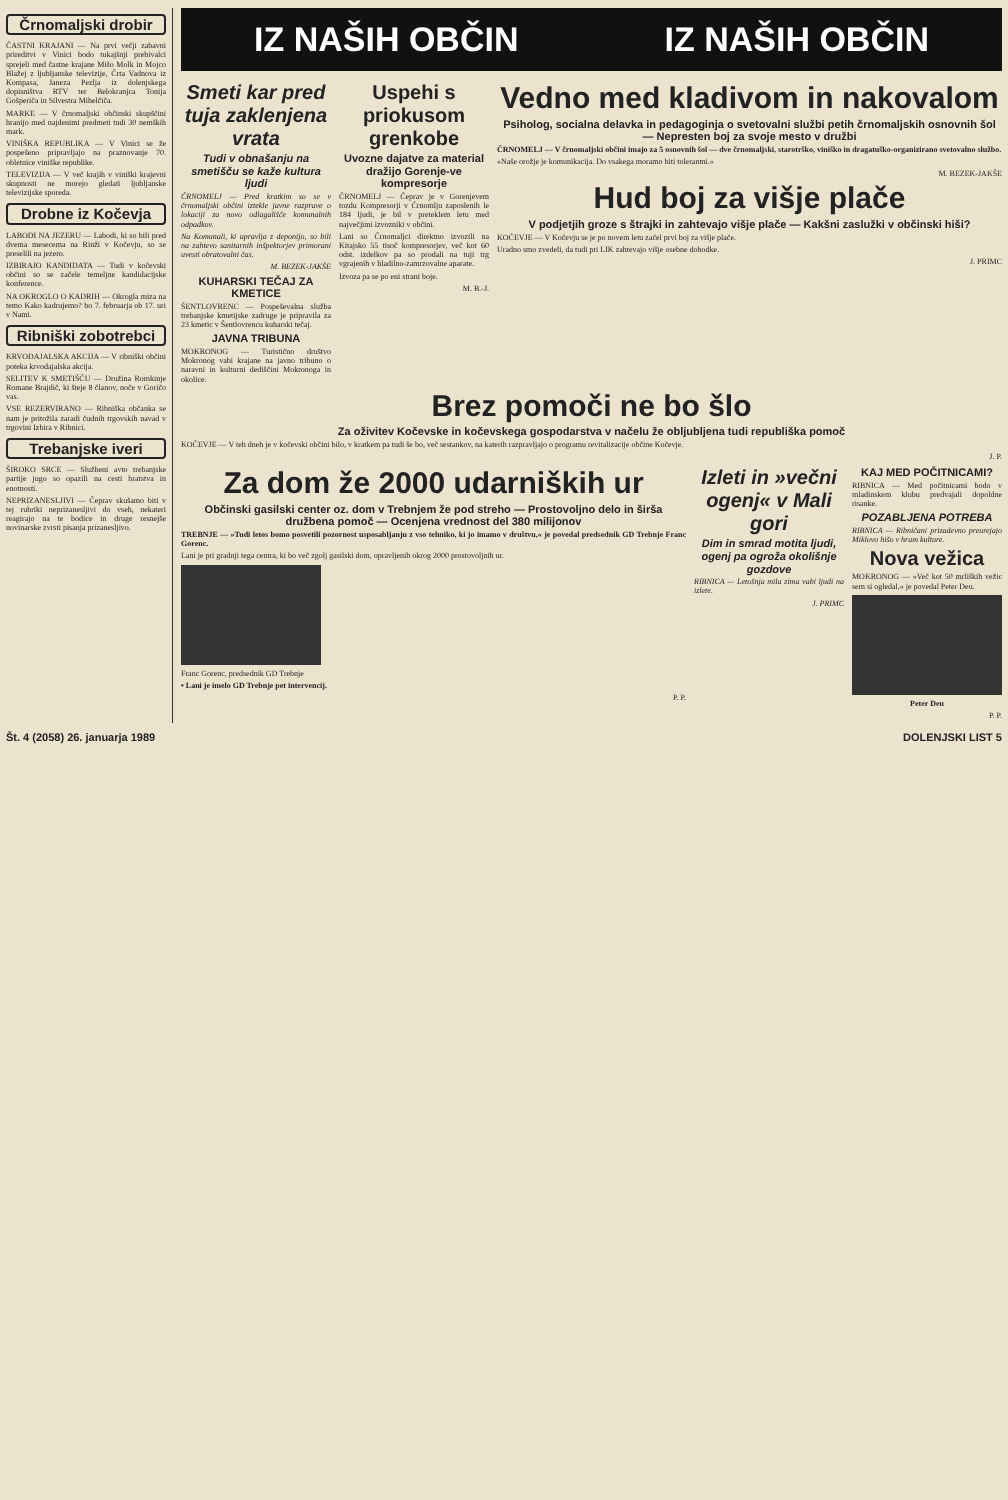Črnomaljski drobir
ČASTNI KRAJANI — Na prvi večji zabavni prireditvi v Vinici bodo tukajšnji prebivalci sprejeli med častne krajane Mišo Molk in Mojco Blažej z ljubljanske televizije, Črta Vadnova iz Kompasa, Janeza Pezlja iz dolenjskega dopisništva RTV ter Belokranjca Tonija Gošperiča in Silvestra Mihelčiča.
MARKE — V črnomaljski občinski skupščini hranijo med najdenimi predmeti tudi 30 nemških mark.
VINIŠKA REPUBLIKA — V Vinici se že pospešeno pripravljajo na praznovanje 70. obletnice viniške republike.
TELEVIZIJA — V več krajih v viniški krajevni skupnosti ne morejo gledati ljubljanske televizijske sporeda.
Drobne iz Kočevja
LABODI NA JEZERU — Labodi, ki so bili pred dvema mesecema na Rinži v Kočevju, so se preselili na jezero.
IZBIRAJO KANDIDATA — Tudi v kočevski občini so se začele temeljne kandidacijske konference.
NA OKROGLO O KADRIH — Okrogla miza na temo Kako kadrujemo? bo 7. februarja ob 17. uri v Nami.
Ribniški zobotrebci
KRVODAJALSKA AKCIJA — V ribniški občini poteka krvodajalska akcija.
SELITEV K SMETIŠČU — Družina Romkinje Romane Brajdič, ki šteje 8 članov, noče v Goričo vas.
VSE REZERVIRANO — Ribniška občanka se nam je pritožila zaradi čudnih trgovskih navad v trgovini Izbira v Ribnici.
Trebanjske iveri
ŠIROKO SRCE — Službeni avto trebanjske partije jugo so opazili na cesti bratstva in enotnosti.
NEPRIZANESLJIVI — Čeprav skušamo biti v tej rubriki neprizanesljivi do vseh, nekateri reagirajo na te bodice in druge resnejše novinarske zvrsti pisanja prizanesljivo.
IZ NAŠIH OBČIN IZ NAŠIH OBČIN
Smeti kar pred tuja zaklenjena vrata
Tudi v obnašanju na smetišču se kaže kultura ljudi
ČRNOMELJ — Pred kratkim so se v črnomaljski občini iztekle javne razprave o lokaciji za novo odlagališče komunalnih odpadkov.
Na Komunali, ki upravlja z deponijo, so bili na zahtevo sanitarnih inšpektorjev primorani uvesti obratovalni čas.
M. BEZEK-JAKŠE
KUHARSKI TEČAJ ZA KMETICE
ŠENTLOVRENC — Pospeševalna služba trebanjske kmetijske zadruge je pripravila za 23 kmetic v Šentlovrencu kuharski tečaj.
JAVNA TRIBUNA
MOKRONOG — Turistično društvo Mokronog vabi krajane na javno tribuno o naravni in kulturni dediščini Mokronoga in okolice.
Uspehi s priokusom grenkobe
Uvozne dajatve za material dražijo Gorenje-ve kompresorje
ČRNOMELJ — Čeprav je v Gorenjevem tozdu Kompresorji v Črnomlju zaposlenih le 184 ljudi, je bil v preteklem letu med največjimi izvozniki v občini.
Lani so Črnomaljci direktno izvozili na Kitajsko 55 tisoč kompresorjev, več kot 60 odst. izdelkov pa so prodali na tuji trg vgrajenih v hladilno-zamrzovalne aparate.
Izvoza pa se po eni strani boje.
M. B.-J.
Vedno med kladivom in nakovalom
Psiholog, socialna delavka in pedagoginja o svetovalni službi petih črnomaljskih osnovnih šol — Nepresten boj za svoje mesto v družbi
ČRNOMELJ — V črnomaljski občini imajo za 5 osnovnih šol — dve črnomaljski, starotrško, viniško in dragatuško-organizirano svetovalno službo.
»Naše orožje je komunikacija. Do vsakega moramo biti tolerantni.«
M. BEZEK-JAKŠE
Hud boj za višje plače
V podjetjih groze s štrajki in zahtevajo višje plače — Kakšni zaslužki v občinski hiši?
KOČEVJE — V Kočevju se je po novem letu začel prvi boj za višje plače.
Uradno smo zvedeli, da tudi pri LIK zahtevajo višje osebne dohodke.
J. PRIMC
Brez pomoči ne bo šlo
Za oživitev Kočevske in kočevskega gospodarstva v načelu že obljubljena tudi republiška pomoč
KOČEVJE — V teh dneh je v kočevski občini bilo, v kratkem pa tudi še bo, več sestankov, na katerih razpravljajo o programu revitalizacije občine Kočevje.
J. P.
Za dom že 2000 udarniških ur
Občinski gasilski center oz. dom v Trebnjem že pod streho — Prostovoljno delo in širša družbena pomoč — Ocenjena vrednost del 380 milijonov
TREBNJE — »Tudi letos bomo posvetili pozornost usposabljanju z vso tehniko, ki jo imamo v društvu,« je povedal predsednik GD Trebnje Franc Gorenc.
Lani je pri gradnji tega centra, ki bo več zgolj gasilski dom, opravljenih okrog 2000 prostovoljnih ur.
Franc Gorenc, predsednik GD Trebnje
• Lani je imelo GD Trebnje pet intervencij.
P. P.
Izleti in »večni ogenj« v Mali gori
Dim in smrad motita ljudi, ogenj pa ogroža okolišnje gozdove
RIBNICA — Letošnja mila zima vabi ljudi na izlete.
J. PRIMC
KAJ MED POČITNICAMI?
RIBNICA — Med počitnicami bodo v mladinskem klubu predvajali dopoldne risanke.
POZABLJENA POTREBA
RIBNICA — Ribničani prizadevno preurejajo Miklovo hišo v hram kulture.
Nova vežica
MOKRONOG — »Več kot 50 mrliških vežic sem si ogledal,« je povedal Peter Deu.
Peter Deu
P. P.
Št. 4 (2058) 26. januarja 1989 DOLENJSKI LIST 5